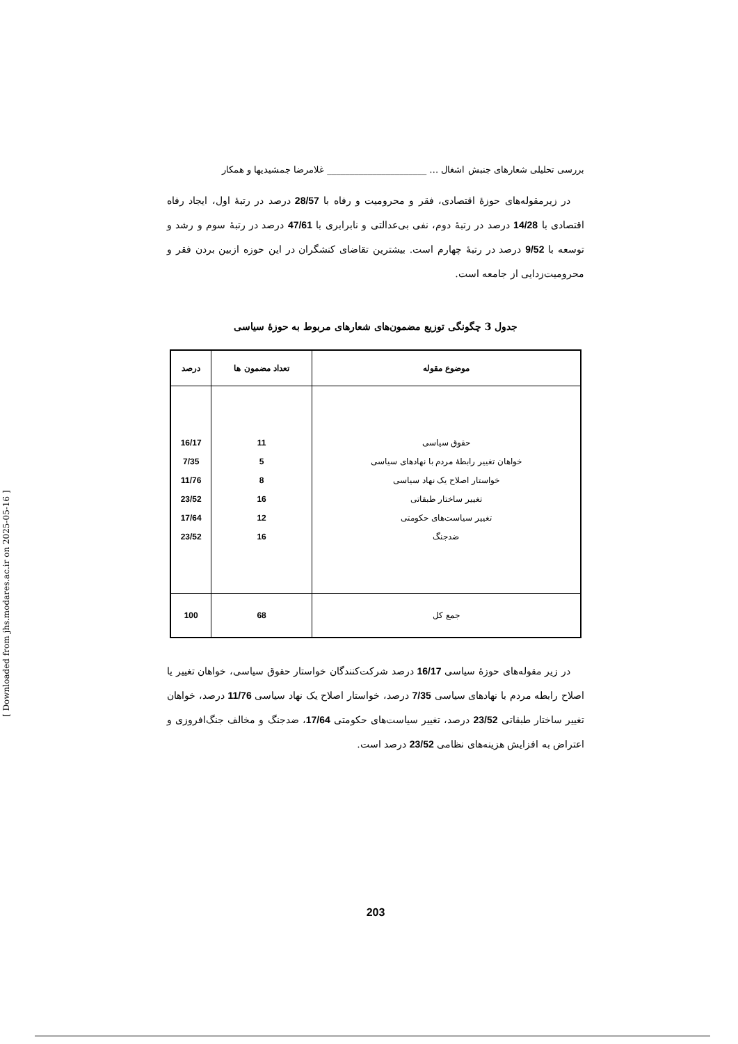بررسی تحلیلی شعارهای جنبش اشغال … ______________________ غلامرضا جمشیدیها و همکار
در زیرمقوله‌های حوزهٔ اقتصادی، فقر و محرومیت و رفاه با 28/57 درصد در رتبهٔ اول، ایجاد رفاه اقتصادی با 14/28 درصد در رتبهٔ دوم، نفی بی‌عدالتی و نابرابری با 47/61 درصد در رتبهٔ سوم و رشد و توسعه با 9/52 درصد در رتبهٔ چهارم است. بیشترین تقاضای کنشگران در این حوزه ازبین بردن فقر و محرومیت‌زدایی از جامعه است.
جدول 3 چگونگی توزیع مضمون‌های شعارهای مربوط به حوزهٔ سیاسی
| موضوع مقوله | تعداد مضمون ها | درصد |
| --- | --- | --- |
| حقوق سیاسی خواهان تغییر رابطهٔ مردم با نهادهای سیاسی خواستار اصلاح یک نهاد سیاسی تغییر ساختار طبقاتی تغییر سیاست‌های حکومتی ضدجنگ | 11 5 8 16 12 16 | 16/17 7/35 11/76 23/52 17/64 23/52 |
| جمع کل | 68 | 100 |
در زیر مقوله‌های حوزهٔ سیاسی 16/17 درصد شرکت‌کنندگان خواستار حقوق سیاسی، خواهان تغییر یا اصلاح رابطه مردم با نهادهای سیاسی 7/35 درصد، خواستار اصلاح یک نهاد سیاسی 11/76 درصد، خواهان تغییر ساختار طبقاتی 23/52 درصد، تغییر سیاست‌های حکومتی 17/64، ضدجنگ و مخالف جنگ‌افروزی و اعتراض به افزایش هزینه‌های نظامی 23/52 درصد است.
203
[ Downloaded from jhs.modares.ac.ir on 2025-05-16 ]